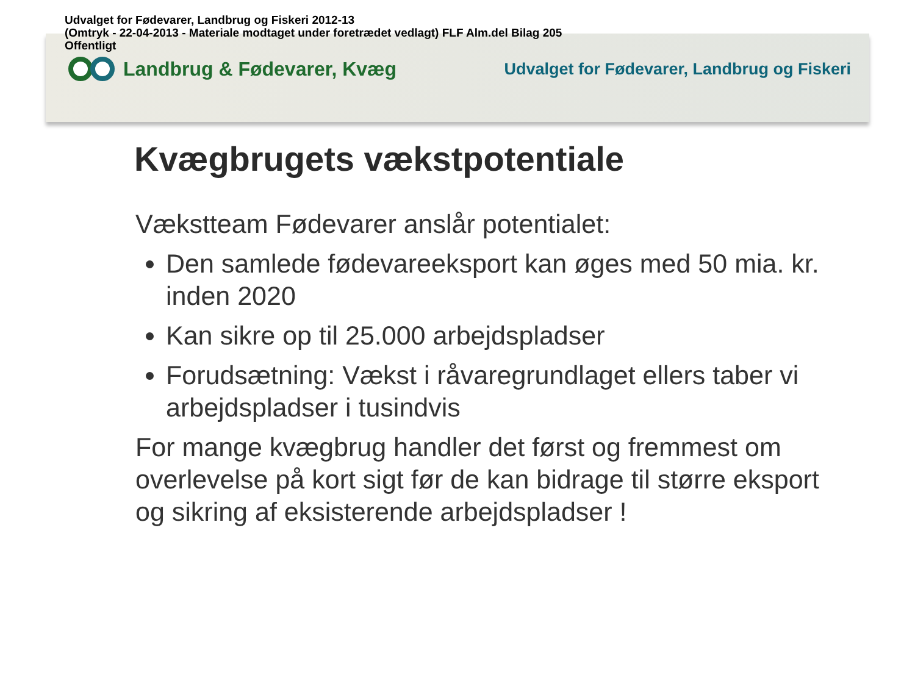Udvalget for Fødevarer, Landbrug og Fiskeri 2012-13
(Omtryk - 22-04-2013 - Materiale modtaget under foretrædet vedlagt) FLF Alm.del Bilag 205
Offentligt
Landbrug & Fødevarer, Kvæg
Udvalget for Fødevarer, Landbrug og Fiskeri
Kvægbrugets vækstpotentiale
Vækstteam Fødevarer anslår potentialet:
Den samlede fødevareeksport kan øges med 50 mia. kr. inden 2020
Kan sikre op til 25.000 arbejdspladser
Forudsætning: Vækst i råvaregrundlaget ellers taber vi arbejdspladser i tusindvis
For mange kvægbrug handler det først og fremmest om overlevelse på kort sigt før de kan bidrage til større eksport og sikring af eksisterende arbejdspladser !